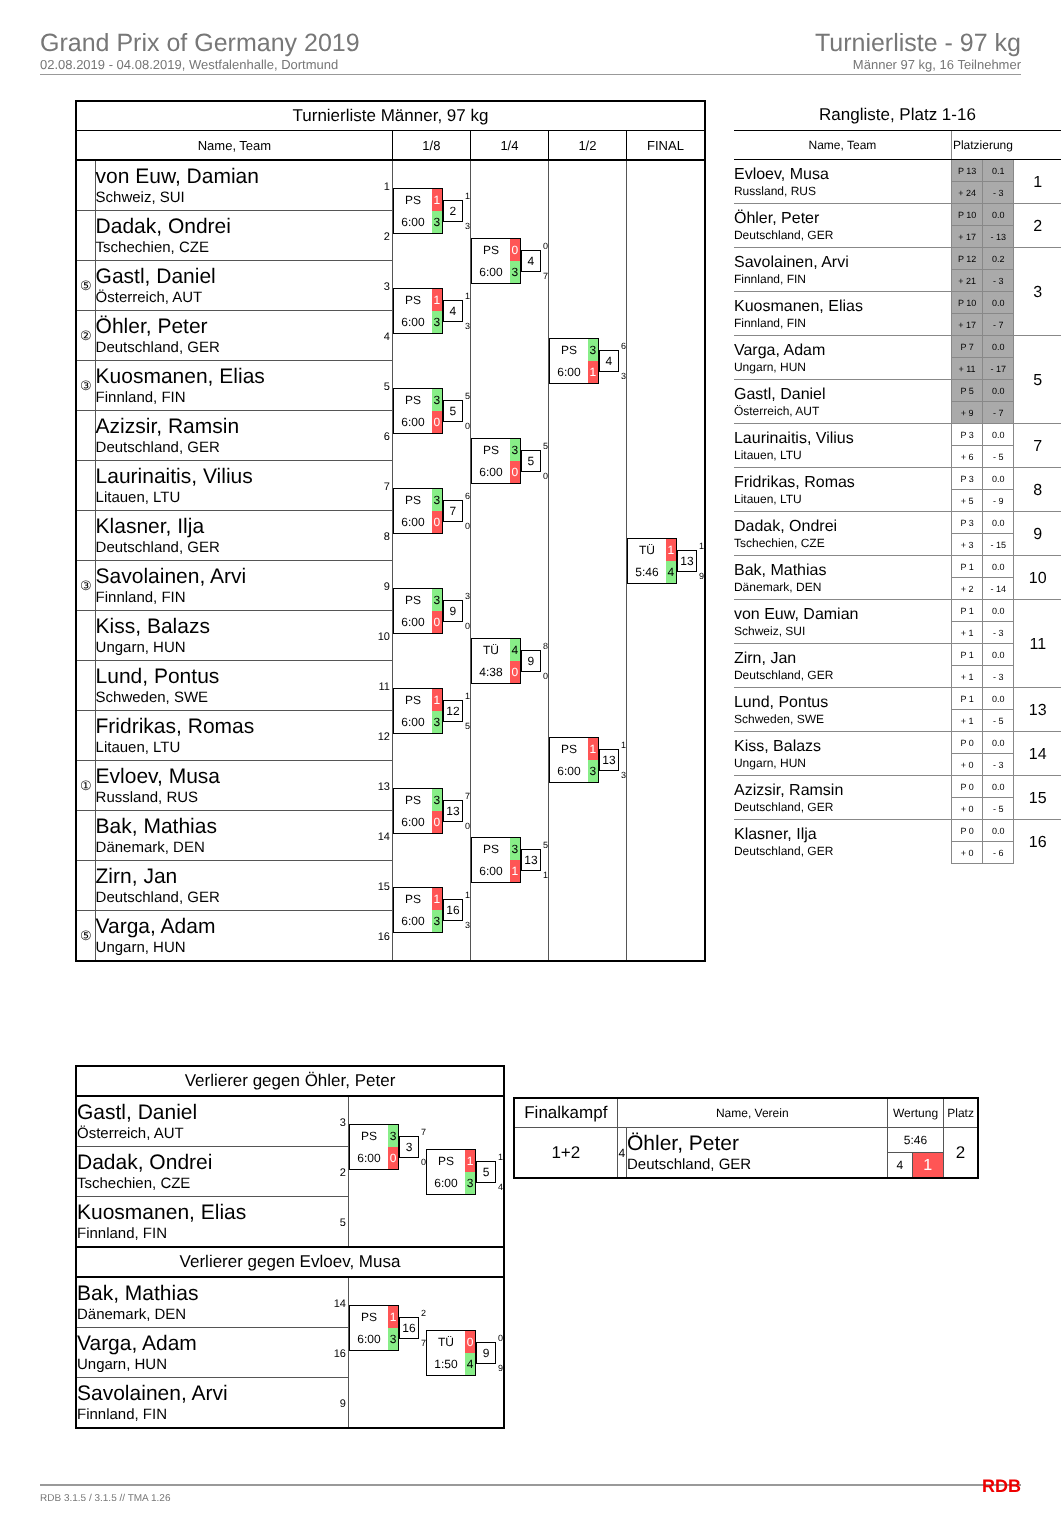Grand Prix of Germany 2019
02.08.2019 - 04.08.2019, Westfalenhalle, Dortmund
Turnierliste - 97 kg
Männer 97 kg, 16 Teilnehmer
| Turnierliste Männer, 97 kg | | | | | | |
| Name, Team | | | 1/8 | 1/4 | 1/2 | FINAL |
| | von Euw, Damian Schweiz, SUI | 1 | PS 1 6:00 3 2 1 3 | PS 0 6:00 3 4 0 7 | PS 3 6:00 1 4 6 3 | TÜ 1 5:46 4 13 1 9 |
| | Dadak, Ondrei Tschechien, CZE | 2 | | | | |
| ⑤ | Gastl, Daniel Österreich, AUT | 3 | PS 1 6:00 3 4 1 3 | | | |
| ② | Öhler, Peter Deutschland, GER | 4 | | | | |
| ③ | Kuosmanen, Elias Finnland, FIN | 5 | PS 3 6:00 0 5 5 0 | PS 3 6:00 0 5 5 0 | | |
| | Azizsir, Ramsin Deutschland, GER | 6 | | | | |
| | Laurinaitis, Vilius Litauen, LTU | 7 | PS 3 6:00 0 7 6 0 | | | |
| | Klasner, Ilja Deutschland, GER | 8 | | | | |
| ③ | Savolainen, Arvi Finnland, FIN | 9 | PS 3 6:00 0 9 3 0 | TÜ 4 4:38 0 9 8 0 | PS 1 6:00 3 13 1 3 | |
| | Kiss, Balazs Ungarn, HUN | 10 | | | | |
| | Lund, Pontus Schweden, SWE | 11 | PS 1 6:00 3 12 1 5 | | | |
| | Fridrikas, Romas Litauen, LTU | 12 | | | | |
| ① | Evloev, Musa Russland, RUS | 13 | PS 3 6:00 0 13 7 0 | PS 3 6:00 1 13 5 1 | | |
| | Bak, Mathias Dänemark, DEN | 14 | | | | |
| | Zirn, Jan Deutschland, GER | 15 | PS 1 6:00 3 16 1 3 | | | |
| ⑤ | Varga, Adam Ungarn, HUN | 16 | | | | |
| Rangliste, Platz 1-16 | | | |
| Name, Team | Platzierung | | |
| Evloev, Musa Russland, RUS | P 13 | 0.1 | 1 |
| | + 24 | - 3 | |
| Öhler, Peter Deutschland, GER | P 10 | 0.0 | 2 |
| | + 17 | - 13 | |
| Savolainen, Arvi Finnland, FIN | P 12 | 0.2 | 3 |
| | + 21 | - 3 | |
| Kuosmanen, Elias Finnland, FIN | P 10 | 0.0 | |
| | + 17 | - 7 | |
| Varga, Adam Ungarn, HUN | P 7 | 0.0 | 5 |
| | + 11 | - 17 | |
| Gastl, Daniel Österreich, AUT | P 5 | 0.0 | |
| | + 9 | - 7 | |
| Laurinaitis, Vilius Litauen, LTU | P 3 | 0.0 | 7 |
| | + 6 | - 5 | |
| Fridrikas, Romas Litauen, LTU | P 3 | 0.0 | 8 |
| | + 5 | - 9 | |
| Dadak, Ondrei Tschechien, CZE | P 3 | 0.0 | 9 |
| | + 3 | - 15 | |
| Bak, Mathias Dänemark, DEN | P 1 | 0.0 | 10 |
| | + 2 | - 14 | |
| von Euw, Damian Schweiz, SUI | P 1 | 0.0 | 11 |
| | + 1 | - 3 | |
| Zirn, Jan Deutschland, GER | P 1 | 0.0 | |
| | + 1 | - 3 | |
| Lund, Pontus Schweden, SWE | P 1 | 0.0 | 13 |
| | + 1 | - 5 | |
| Kiss, Balazs Ungarn, HUN | P 0 | 0.0 | 14 |
| | + 0 | - 3 | |
| Azizsir, Ramsin Deutschland, GER | P 0 | 0.0 | 15 |
| | + 0 | - 5 | |
| Klasner, Ilja Deutschland, GER | P 0 | 0.0 | 16 |
| | + 0 | - 6 | |
| Verlierer gegen Öhler, Peter | | | |
| Gastl, Daniel Österreich, AUT | 3 | PS 3 6:00 0 3 7 0 | PS 1 6:00 3 5 1 4 |
| Dadak, Ondrei Tschechien, CZE | 2 | | |
| Kuosmanen, Elias Finnland, FIN | 5 | | |
| Verlierer gegen Evloev, Musa | | | |
| Bak, Mathias Dänemark, DEN | 14 | PS 1 6:00 3 16 2 7 | TÜ 0 1:50 4 9 0 9 |
| Varga, Adam Ungarn, HUN | 16 | | |
| Savolainen, Arvi Finnland, FIN | 9 | | |
| Finalkampf | Name, Verein | | Wertung | | Platz |
| --- | --- | --- | --- | --- | --- |
| 1+2 | 4 | Öhler, Peter Deutschland, GER | 5:46 | | 2 |
| | | | 4 | 1 | |
RDB 3.1.5 / 3.1.5 // TMA 1.26 RDB